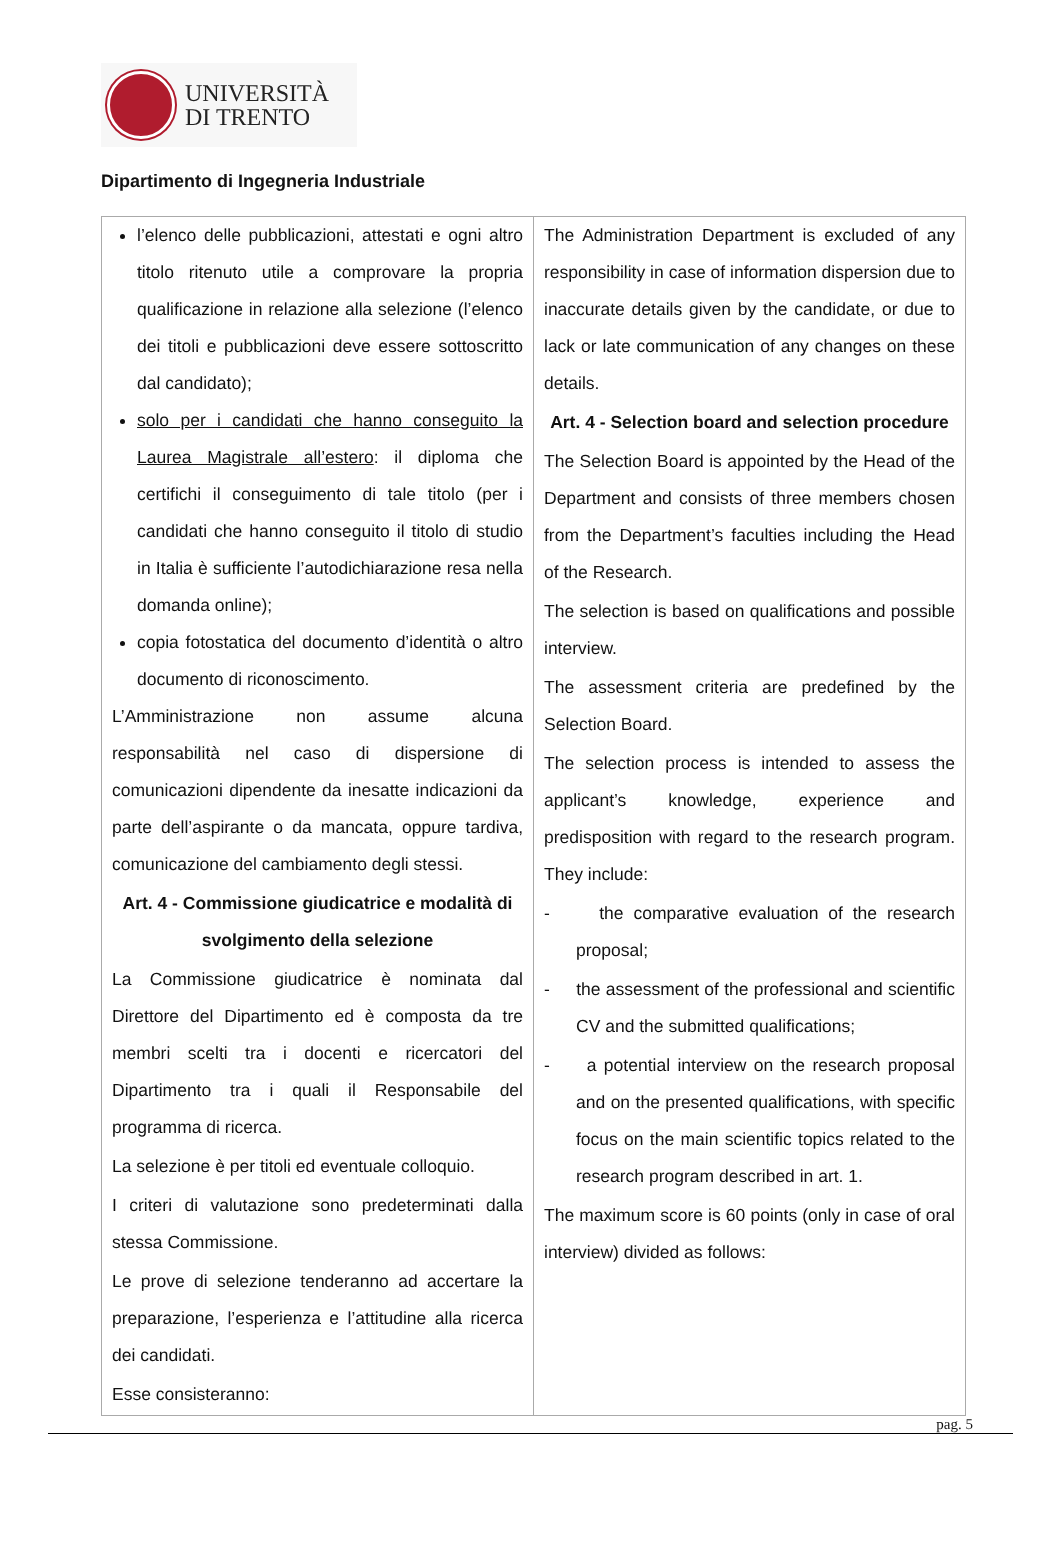UNIVERSITÀ
DI TRENTO
Dipartimento di Ingegneria Industriale
| l’elenco delle pubblicazioni, attestati e ogni altro titolo ritenuto utile a comprovare la propria qualificazione in relazione alla selezione (l’elenco dei titoli e pubblicazioni deve essere sottoscritto dal candidato); solo per i candidati che hanno conseguito la Laurea Magistrale all’estero : il diploma che certifichi il conseguimento di tale titolo (per i candidati che hanno conseguito il titolo di studio in Italia è sufficiente l’autodichiarazione resa nella domanda online); copia fotostatica del documento d’identità o altro documento di riconoscimento. L’Amministrazione non assume alcuna responsabilità nel caso di dispersione di comunicazioni dipendente da inesatte indicazioni da parte dell’aspirante o da mancata, oppure tardiva, comunicazione del cambiamento degli stessi. Art. 4 - Commissione giudicatrice e modalità di svolgimento della selezione La Commissione giudicatrice è nominata dal Direttore del Dipartimento ed è composta da tre membri scelti tra i docenti e ricercatori del Dipartimento tra i quali il Responsabile del programma di ricerca. La selezione è per titoli ed eventuale colloquio. I criteri di valutazione sono predeterminati dalla stessa Commissione. Le prove di selezione tenderanno ad accertare la preparazione, l’esperienza e l’attitudine alla ricerca dei candidati. Esse consisteranno: | The Administration Department is excluded of any responsibility in case of information dispersion due to inaccurate details given by the candidate, or due to lack or late communication of any changes on these details. Art. 4 - Selection board and selection procedure The Selection Board is appointed by the Head of the Department and consists of three members chosen from the Department’s faculties including the Head of the Research. The selection is based on qualifications and possible interview. The assessment criteria are predefined by the Selection Board. The selection process is intended to assess the applicant’s knowledge, experience and predisposition with regard to the research program. They include: - the comparative evaluation of the research proposal; - the assessment of the professional and scientific CV and the submitted qualifications; - a potential interview on the research proposal and on the presented qualifications, with specific focus on the main scientific topics related to the research program described in art. 1. The maximum score is 60 points (only in case of oral interview) divided as follows: |
pag. 5